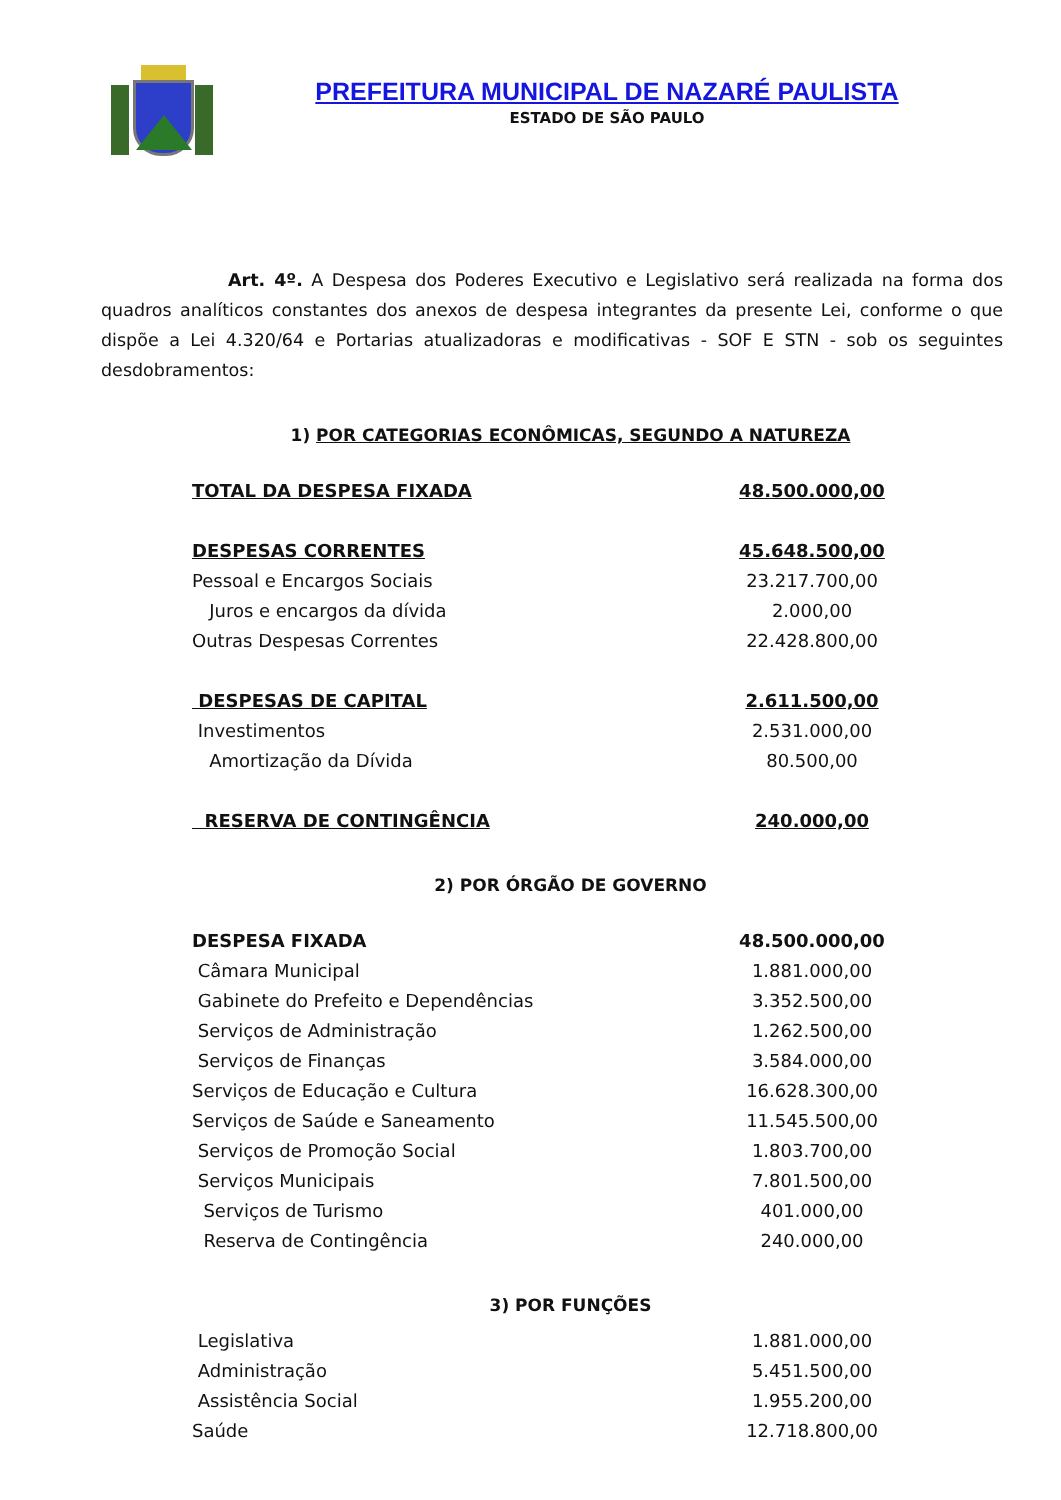PREFEITURA MUNICIPAL DE NAZARÉ PAULISTA
ESTADO DE SÃO PAULO
Art. 4º. A Despesa dos Poderes Executivo e Legislativo será realizada na forma dos quadros analíticos constantes dos anexos de despesa integrantes da presente Lei, conforme o que dispõe a Lei 4.320/64 e Portarias atualizadoras e modificativas - SOF E STN - sob os seguintes desdobramentos:
1) POR CATEGORIAS ECONÔMICAS, SEGUNDO A NATUREZA
| TOTAL DA DESPESA FIXADA | 48.500.000,00 |
| DESPESAS CORRENTES | 45.648.500,00 |
| Pessoal e Encargos Sociais | 23.217.700,00 |
| Juros e encargos da dívida | 2.000,00 |
| Outras Despesas Correntes | 22.428.800,00 |
| DESPESAS DE CAPITAL | 2.611.500,00 |
| Investimentos | 2.531.000,00 |
| Amortização da Dívida | 80.500,00 |
| RESERVA DE CONTINGÊNCIA | 240.000,00 |
2) POR ÓRGÃO DE GOVERNO
| DESPESA FIXADA | 48.500.000,00 |
| Câmara Municipal | 1.881.000,00 |
| Gabinete do Prefeito e Dependências | 3.352.500,00 |
| Serviços de Administração | 1.262.500,00 |
| Serviços de Finanças | 3.584.000,00 |
| Serviços de Educação e Cultura | 16.628.300,00 |
| Serviços de Saúde e Saneamento | 11.545.500,00 |
| Serviços de Promoção Social | 1.803.700,00 |
| Serviços Municipais | 7.801.500,00 |
| Serviços de Turismo | 401.000,00 |
| Reserva de Contingência | 240.000,00 |
3) POR FUNÇÕES
| Legislativa | 1.881.000,00 |
| Administração | 5.451.500,00 |
| Assistência Social | 1.955.200,00 |
| Saúde | 12.718.800,00 |